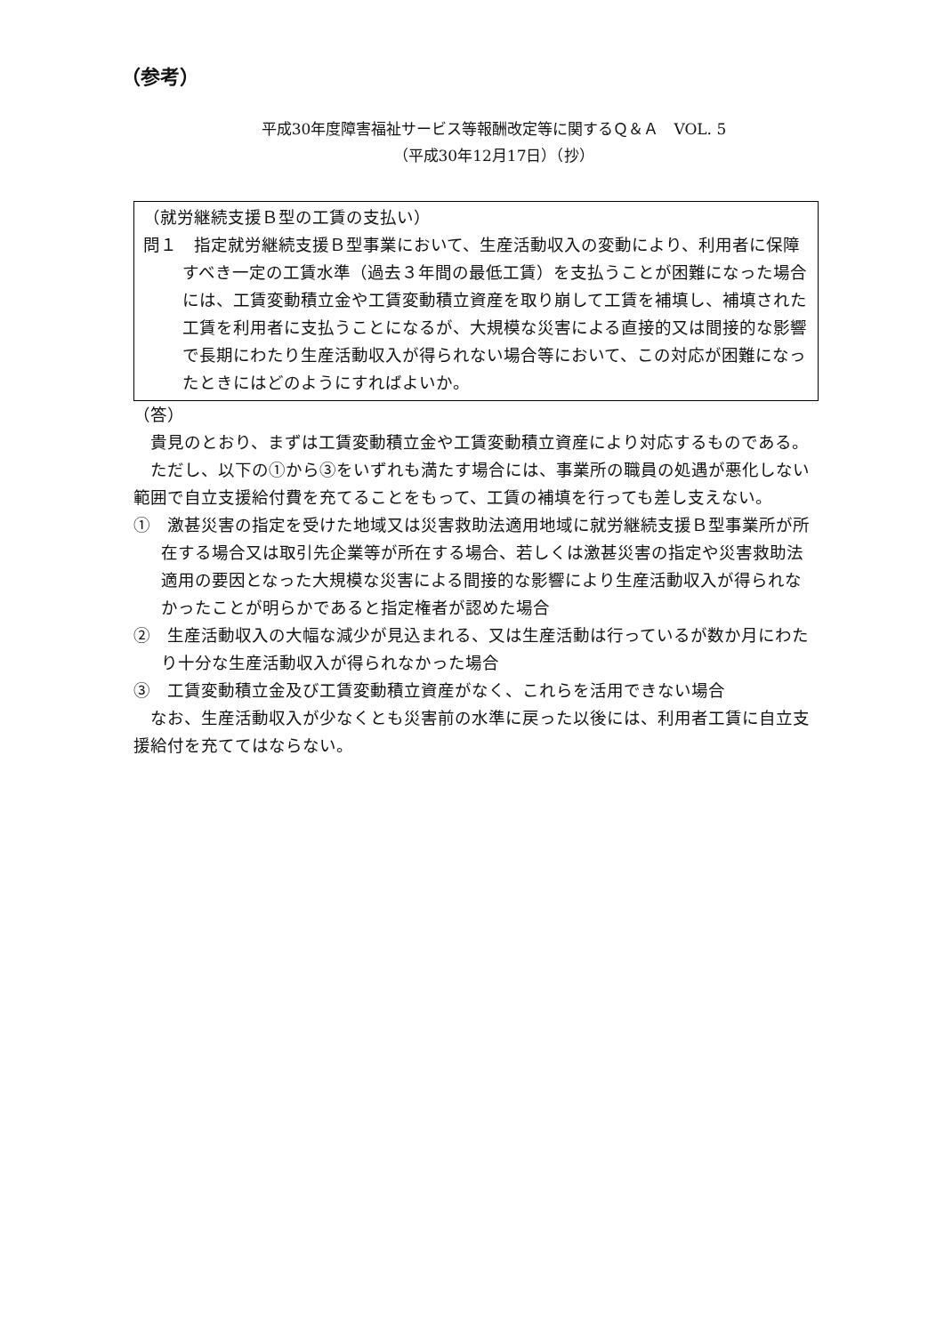（参考）
平成30年度障害福祉サービス等報酬改定等に関するＱ＆Ａ　VOL. 5
（平成30年12月17日）（抄）
（就労継続支援Ｂ型の工賃の支払い）
問１　指定就労継続支援Ｂ型事業において、生産活動収入の変動により、利用者に保障すべき一定の工賃水準（過去３年間の最低工賃）を支払うことが困難になった場合には、工賃変動積立金や工賃変動積立資産を取り崩して工賃を補填し、補填された工賃を利用者に支払うことになるが、大規模な災害による直接的又は間接的な影響で長期にわたり生産活動収入が得られない場合等において、この対応が困難になったときにはどのようにすればよいか。
（答）
貴見のとおり、まずは工賃変動積立金や工賃変動積立資産により対応するものである。
ただし、以下の①から③をいずれも満たす場合には、事業所の職員の処遇が悪化しない範囲で自立支援給付費を充てることをもって、工賃の補填を行っても差し支えない。
①　激甚災害の指定を受けた地域又は災害救助法適用地域に就労継続支援Ｂ型事業所が所在する場合又は取引先企業等が所在する場合、若しくは激甚災害の指定や災害救助法適用の要因となった大規模な災害による間接的な影響により生産活動収入が得られなかったことが明らかであると指定権者が認めた場合
②　生産活動収入の大幅な減少が見込まれる、又は生産活動は行っているが数か月にわたり十分な生産活動収入が得られなかった場合
③　工賃変動積立金及び工賃変動積立資産がなく、これらを活用できない場合
なお、生産活動収入が少なくとも災害前の水準に戻った以後には、利用者工賃に自立支援給付を充ててはならない。